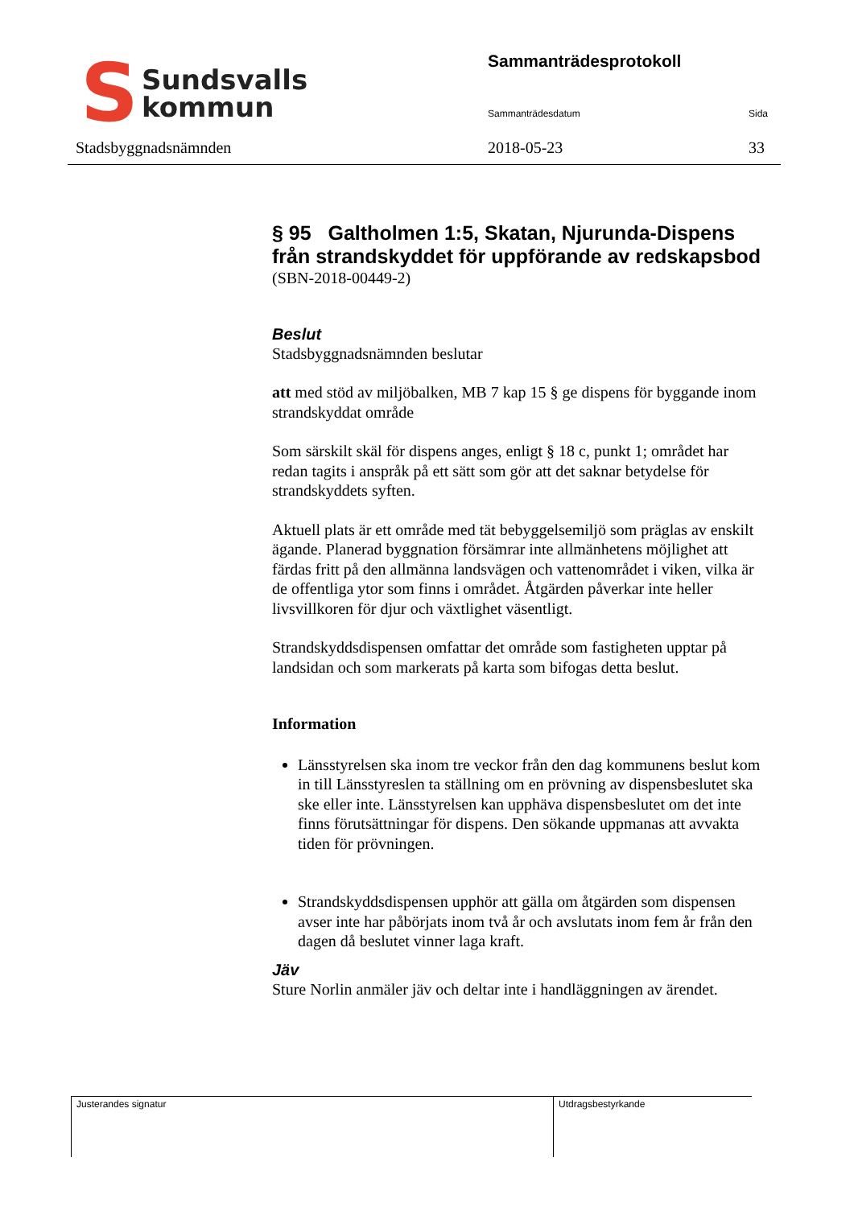S
Sundsvalls
kommun
Stadsbyggnadsnämnden
Sammanträdesprotokoll
Sammanträdesdatum Sida
2018-05-23 33
§ 95 Galtholmen 1:5, Skatan, Njurunda-Dispens från strandskyddet för uppförande av redskapsbod
(SBN-2018-00449-2)
Beslut
Stadsbyggnadsnämnden beslutar
att med stöd av miljöbalken, MB 7 kap 15 § ge dispens för byggande inom strandskyddat område
Som särskilt skäl för dispens anges, enligt § 18 c, punkt 1; området har redan tagits i anspråk på ett sätt som gör att det saknar betydelse för strandskyddets syften.
Aktuell plats är ett område med tät bebyggelsemiljö som präglas av enskilt ägande. Planerad byggnation försämrar inte allmänhetens möjlighet att färdas fritt på den allmänna landsvägen och vattenområdet i viken, vilka är de offentliga ytor som finns i området. Åtgärden påverkar inte heller livsvillkoren för djur och växtlighet väsentligt.
Strandskyddsdispensen omfattar det område som fastigheten upptar på landsidan och som markerats på karta som bifogas detta beslut.
Information
Länsstyrelsen ska inom tre veckor från den dag kommunens beslut kom in till Länsstyreslen ta ställning om en prövning av dispensbeslutet ska ske eller inte. Länsstyrelsen kan upphäva dispensbeslutet om det inte finns förutsättningar för dispens. Den sökande uppmanas att avvakta tiden för prövningen.
Strandskyddsdispensen upphör att gälla om åtgärden som dispensen avser inte har påbörjats inom två år och avslutats inom fem år från den dagen då beslutet vinner laga kraft.
Jäv
Sture Norlin anmäler jäv och deltar inte i handläggningen av ärendet.
Justerandes signatur Utdragsbestyrkande